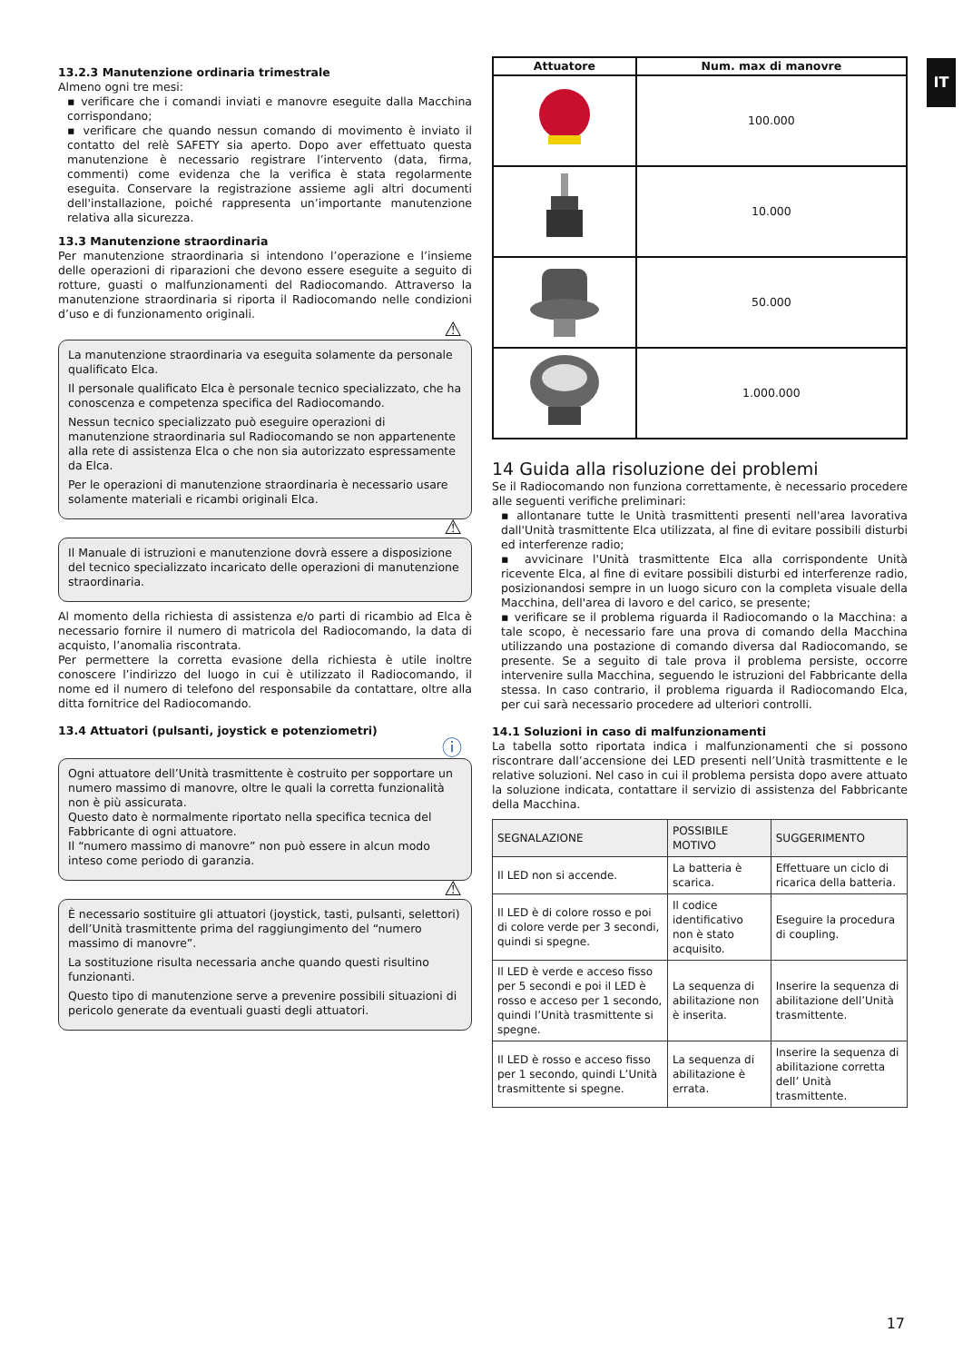IT
13.2.3 Manutenzione ordinaria trimestrale
Almeno ogni tre mesi:
▪ verificare che i comandi inviati e manovre eseguite dalla Macchina corrispondano;
▪ verificare che quando nessun comando di movimento è inviato il contatto del relè SAFETY sia aperto. Dopo aver effettuato questa manutenzione è necessario registrare l’intervento (data, firma, commenti) come evidenza che la verifica è stata regolarmente eseguita. Conservare la registrazione assieme agli altri documenti dell'installazione, poiché rappresenta un’importante manutenzione relativa alla sicurezza.
13.3 Manutenzione straordinaria
Per manutenzione straordinaria si intendono l’operazione e l’insieme delle operazioni di riparazioni che devono essere eseguite a seguito di rotture, guasti o malfunzionamenti del Radiocomando. Attraverso la manutenzione straordinaria si riporta il Radiocomando nelle condizioni d’uso e di funzionamento originali.
⚠
La manutenzione straordinaria va eseguita solamente da personale qualificato Elca.
Il personale qualificato Elca è personale tecnico specializzato, che ha conoscenza e competenza specifica del Radiocomando.
Nessun tecnico specializzato può eseguire operazioni di manutenzione straordinaria sul Radiocomando se non appartenente alla rete di assistenza Elca o che non sia autorizzato espressamente da Elca.
Per le operazioni di manutenzione straordinaria è necessario usare solamente materiali e ricambi originali Elca.
⚠
Il Manuale di istruzioni e manutenzione dovrà essere a disposizione del tecnico specializzato incaricato delle operazioni di manutenzione straordinaria.
Al momento della richiesta di assistenza e/o parti di ricambio ad Elca è necessario fornire il numero di matricola del Radiocomando, la data di acquisto, l’anomalia riscontrata.
Per permettere la corretta evasione della richiesta è utile inoltre conoscere l’indirizzo del luogo in cui è utilizzato il Radiocomando, il nome ed il numero di telefono del responsabile da contattare, oltre alla ditta fornitrice del Radiocomando.
13.4 Attuatori (pulsanti, joystick e potenziometri)
ⓘ
Ogni attuatore dell’Unità trasmittente è costruito per sopportare un numero massimo di manovre, oltre le quali la corretta funzionalità non è più assicurata.
Questo dato è normalmente riportato nella specifica tecnica del Fabbricante di ogni attuatore.
Il “numero massimo di manovre” non può essere in alcun modo inteso come periodo di garanzia.
⚠
È necessario sostituire gli attuatori (joystick, tasti, pulsanti, selettori) dell’Unità trasmittente prima del raggiungimento del “numero massimo di manovre”.
La sostituzione risulta necessaria anche quando questi risultino funzionanti.
Questo tipo di manutenzione serve a prevenire possibili situazioni di pericolo generate da eventuali guasti degli attuatori.
| Attuatore | Num. max di manovre |
| --- | --- |
| | 100.000 |
| | 10.000 |
| | 50.000 |
| | 1.000.000 |
14 Guida alla risoluzione dei problemi
Se il Radiocomando non funziona correttamente, è necessario procedere alle seguenti verifiche preliminari:
▪ allontanare tutte le Unità trasmittenti presenti nell'area lavorativa dall'Unità trasmittente Elca utilizzata, al fine di evitare possibili disturbi ed interferenze radio;
▪ avvicinare l'Unità trasmittente Elca alla corrispondente Unità ricevente Elca, al fine di evitare possibili disturbi ed interferenze radio, posizionandosi sempre in un luogo sicuro con la completa visuale della Macchina, dell'area di lavoro e del carico, se presente;
▪ verificare se il problema riguarda il Radiocomando o la Macchina: a tale scopo, è necessario fare una prova di comando della Macchina utilizzando una postazione di comando diversa dal Radiocomando, se presente. Se a seguito di tale prova il problema persiste, occorre intervenire sulla Macchina, seguendo le istruzioni del Fabbricante della stessa. In caso contrario, il problema riguarda il Radiocomando Elca, per cui sarà necessario procedere ad ulteriori controlli.
14.1 Soluzioni in caso di malfunzionamenti
La tabella sotto riportata indica i malfunzionamenti che si possono riscontrare dall’accensione dei LED presenti nell’Unità trasmittente e le relative soluzioni. Nel caso in cui il problema persista dopo avere attuato la soluzione indicata, contattare il servizio di assistenza del Fabbricante della Macchina.
| SEGNALAZIONE | POSSIBILE MOTIVO | SUGGERIMENTO |
| --- | --- | --- |
| Il LED non si accende. | La batteria è scarica. | Effettuare un ciclo di ricarica della batteria. |
| Il LED è di colore rosso e poi di colore verde per 3 secondi, quindi si spegne. | Il codice identificativo non è stato acquisito. | Eseguire la procedura di coupling. |
| Il LED è verde e acceso fisso per 5 secondi e poi il LED è rosso e acceso per 1 secondo, quindi l’Unità trasmittente si spegne. | La sequenza di abilitazione non è inserita. | Inserire la sequenza di abilitazione dell’Unità trasmittente. |
| Il LED è rosso e acceso fisso per 1 secondo, quindi L’Unità trasmittente si spegne. | La sequenza di abilitazione è errata. | Inserire la sequenza di abilitazione corretta dell’ Unità trasmittente. |
17